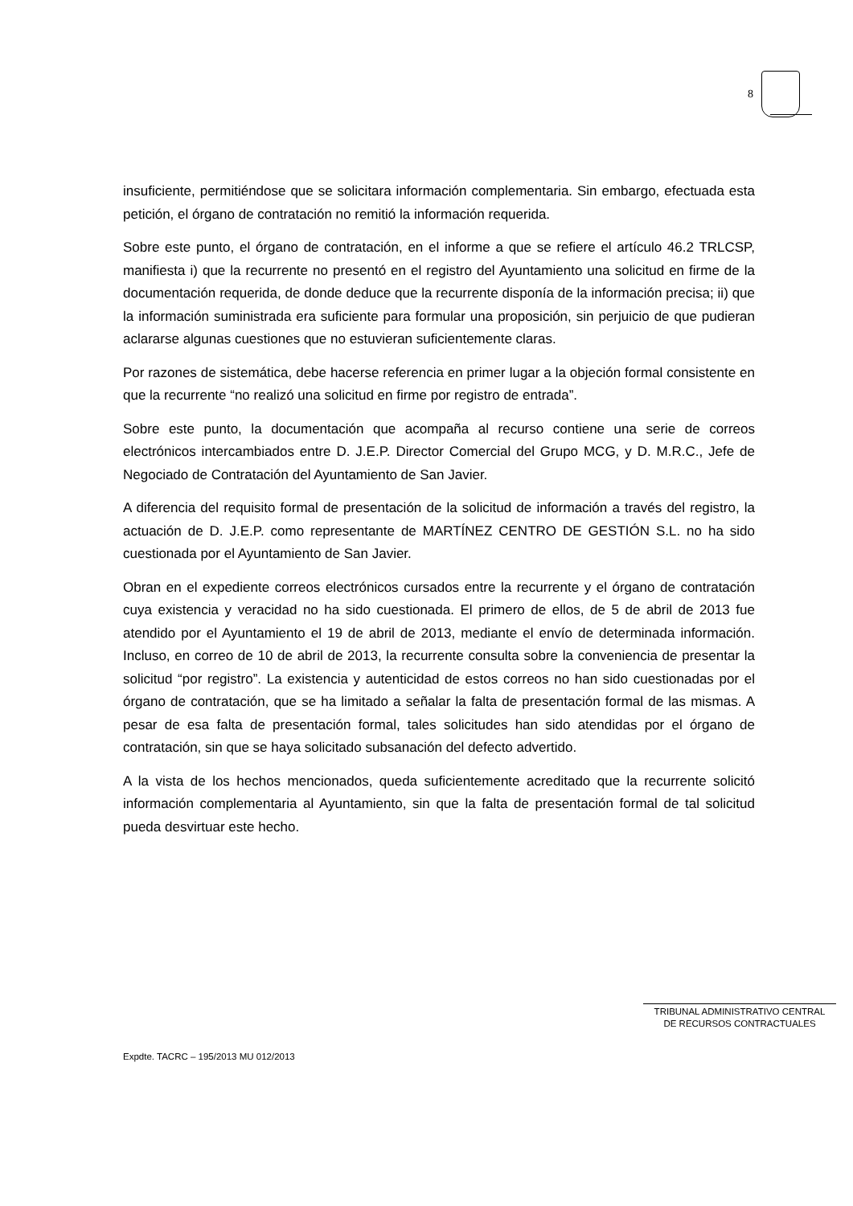8
insuficiente, permitiéndose que se solicitara información complementaria. Sin embargo, efectuada esta petición, el órgano de contratación no remitió la información requerida.
Sobre este punto, el órgano de contratación, en el informe a que se refiere el artículo 46.2 TRLCSP, manifiesta i) que la recurrente no presentó en el registro del Ayuntamiento una solicitud en firme de la documentación requerida, de donde deduce que la recurrente disponía de la información precisa; ii) que la información suministrada era suficiente para formular una proposición, sin perjuicio de que pudieran aclararse algunas cuestiones que no estuvieran suficientemente claras.
Por razones de sistemática, debe hacerse referencia en primer lugar a la objeción formal consistente en que la recurrente “no realizó una solicitud en firme por registro de entrada”.
Sobre este punto, la documentación que acompaña al recurso contiene una serie de correos electrónicos intercambiados entre D. J.E.P. Director Comercial del Grupo MCG, y D. M.R.C., Jefe de Negociado de Contratación del Ayuntamiento de San Javier.
A diferencia del requisito formal de presentación de la solicitud de información a través del registro, la actuación de D. J.E.P. como representante de MARTÍNEZ CENTRO DE GESTIÓN S.L. no ha sido cuestionada por el Ayuntamiento de San Javier.
Obran en el expediente correos electrónicos cursados entre la recurrente y el órgano de contratación cuya existencia y veracidad no ha sido cuestionada. El primero de ellos, de 5 de abril de 2013 fue atendido por el Ayuntamiento el 19 de abril de 2013, mediante el envío de determinada información. Incluso, en correo de 10 de abril de 2013, la recurrente consulta sobre la conveniencia de presentar la solicitud “por registro”. La existencia y autenticidad de estos correos no han sido cuestionadas por el órgano de contratación, que se ha limitado a señalar la falta de presentación formal de las mismas. A pesar de esa falta de presentación formal, tales solicitudes han sido atendidas por el órgano de contratación, sin que se haya solicitado subsanación del defecto advertido.
A la vista de los hechos mencionados, queda suficientemente acreditado que la recurrente solicitó información complementaria al Ayuntamiento, sin que la falta de presentación formal de tal solicitud pueda desvirtuar este hecho.
TRIBUNAL ADMINISTRATIVO CENTRAL
DE RECURSOS CONTRACTUALES
Expdte. TACRC – 195/2013 MU 012/2013